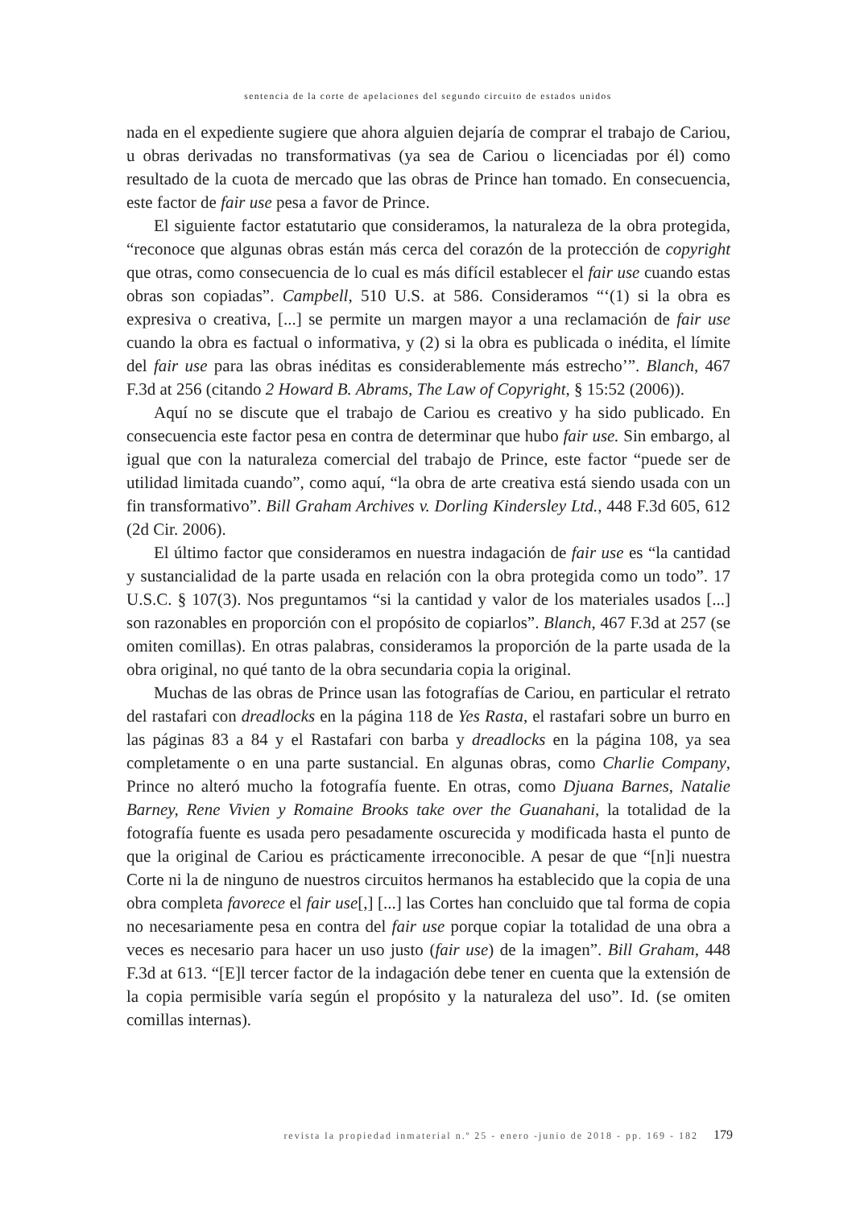sentencia de la corte de apelaciones del segundo circuito de estados unidos
nada en el expediente sugiere que ahora alguien dejaría de comprar el trabajo de Cariou, u obras derivadas no transformativas (ya sea de Cariou o licenciadas por él) como resultado de la cuota de mercado que las obras de Prince han tomado. En consecuencia, este factor de fair use pesa a favor de Prince.
El siguiente factor estatutario que consideramos, la naturaleza de la obra protegida, “reconoce que algunas obras están más cerca del corazón de la protección de copyright que otras, como consecuencia de lo cual es más difícil establecer el fair use cuando estas obras son copiadas”. Campbell, 510 U.S. at 586. Consideramos “‘(1) si la obra es expresiva o creativa, [...] se permite un margen mayor a una reclamación de fair use cuando la obra es factual o informativa, y (2) si la obra es publicada o inédita, el límite del fair use para las obras inéditas es considerablemente más estrecho’”. Blanch, 467 F.3d at 256 (citando 2 Howard B. Abrams, The Law of Copyright, § 15:52 (2006)).
Aquí no se discute que el trabajo de Cariou es creativo y ha sido publicado. En consecuencia este factor pesa en contra de determinar que hubo fair use. Sin embargo, al igual que con la naturaleza comercial del trabajo de Prince, este factor “puede ser de utilidad limitada cuando”, como aquí, “la obra de arte creativa está siendo usada con un fin transformativo”. Bill Graham Archives v. Dorling Kindersley Ltd., 448 F.3d 605, 612 (2d Cir. 2006).
El último factor que consideramos en nuestra indagación de fair use es “la cantidad y sustancialidad de la parte usada en relación con la obra protegida como un todo”. 17 U.S.C. § 107(3). Nos preguntamos “si la cantidad y valor de los materiales usados [...] son razonables en proporción con el propósito de copiarlos”. Blanch, 467 F.3d at 257 (se omiten comillas). En otras palabras, consideramos la proporción de la parte usada de la obra original, no qué tanto de la obra secundaria copia la original.
Muchas de las obras de Prince usan las fotografías de Cariou, en particular el retrato del rastafari con dreadlocks en la página 118 de Yes Rasta, el rastafari sobre un burro en las páginas 83 a 84 y el Rastafari con barba y dreadlocks en la página 108, ya sea completamente o en una parte sustancial. En algunas obras, como Charlie Company, Prince no alteró mucho la fotografía fuente. En otras, como Djuana Barnes, Natalie Barney, Rene Vivien y Romaine Brooks take over the Guanahani, la totalidad de la fotografía fuente es usada pero pesadamente oscurecida y modificada hasta el punto de que la original de Cariou es prácticamente irreconocible. A pesar de que “[n]i nuestra Corte ni la de ninguno de nuestros circuitos hermanos ha establecido que la copia de una obra completa favorece el fair use[,] [...] las Cortes han concluido que tal forma de copia no necesariamente pesa en contra del fair use porque copiar la totalidad de una obra a veces es necesario para hacer un uso justo (fair use) de la imagen”. Bill Graham, 448 F.3d at 613. “[E]l tercer factor de la indagación debe tener en cuenta que la extensión de la copia permisible varía según el propósito y la naturaleza del uso”. Id. (se omiten comillas internas).
revista la propiedad inmaterial n.º 25 - enero -junio de 2018 - pp. 169 - 182 179